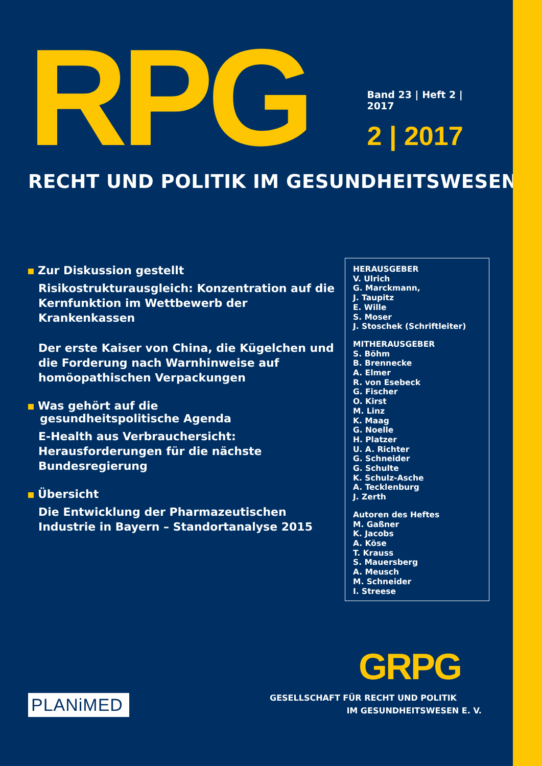RPG
Band 23 | Heft 2 | 2017
2 | 2017
RECHT UND POLITIK IM GESUNDHEITSWESEN
Zur Diskussion gestellt
Risikostrukturausgleich: Konzentration auf die Kernfunktion im Wettbewerb der Krankenkassen
Der erste Kaiser von China, die Kügelchen und die Forderung nach Warnhinweise auf homöopathischen Verpackungen
Was gehört auf die
gesundheitspolitische Agenda
E-Health aus Verbrauchersicht: Herausforderungen für die nächste Bundesregierung
Übersicht
Die Entwicklung der Pharmazeutischen Industrie in Bayern – Standortanalyse 2015
HERAUSGEBER
V. Ulrich
G. Marckmann,
J. Taupitz
E. Wille
S. Moser
J. Stoschek (Schriftleiter)
MITHERAUSGEBER
S. Böhm
B. Brennecke
A. Elmer
R. von Esebeck
G. Fischer
O. Kirst
M. Linz
K. Maag
G. Noelle
H. Platzer
U. A. Richter
G. Schneider
G. Schulte
K. Schulz-Asche
A. Tecklenburg
J. Zerth
Autoren des Heftes
M. Gaßner
K. Jacobs
A. Köse
T. Krauss
S. Mauersberg
A. Meusch
M. Schneider
I. Streese
GRPG
PLANiMED
GESELLSCHAFT FÜR RECHT UND POLITIK
IM GESUNDHEITSWESEN E. V.